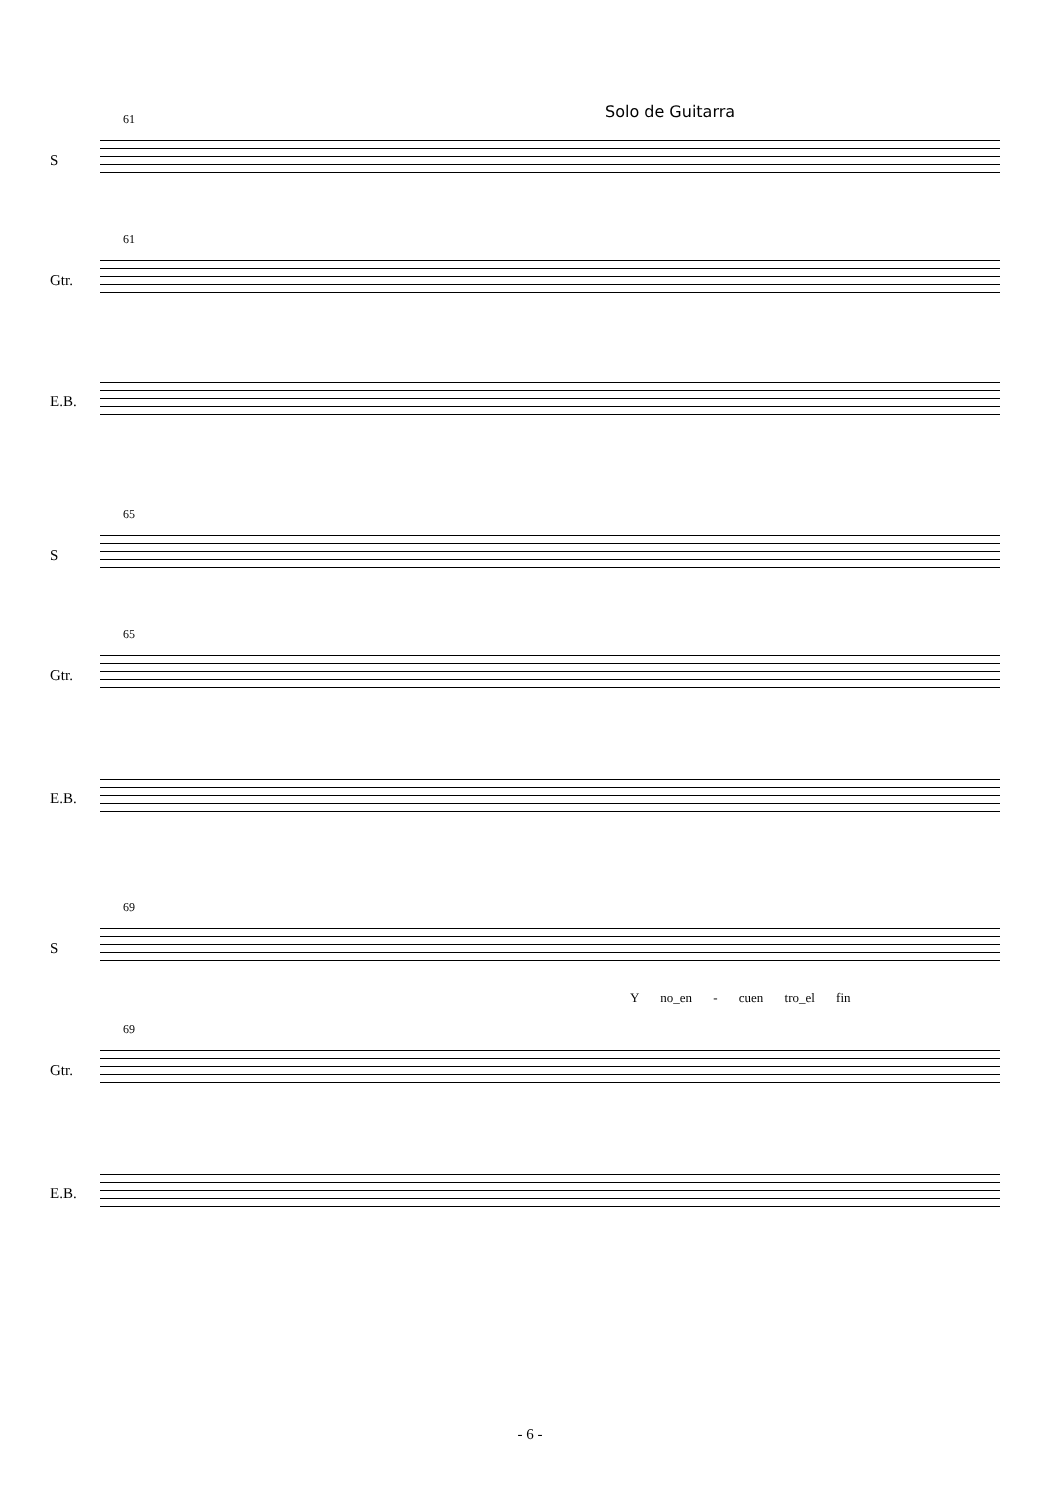Solo de Guitarra
61
S
61
Gtr.
E.B.
65
S
65
Gtr.
E.B.
69
S
Y no_en - cuen tro_el fin
69
Gtr.
E.B.
- 6 -